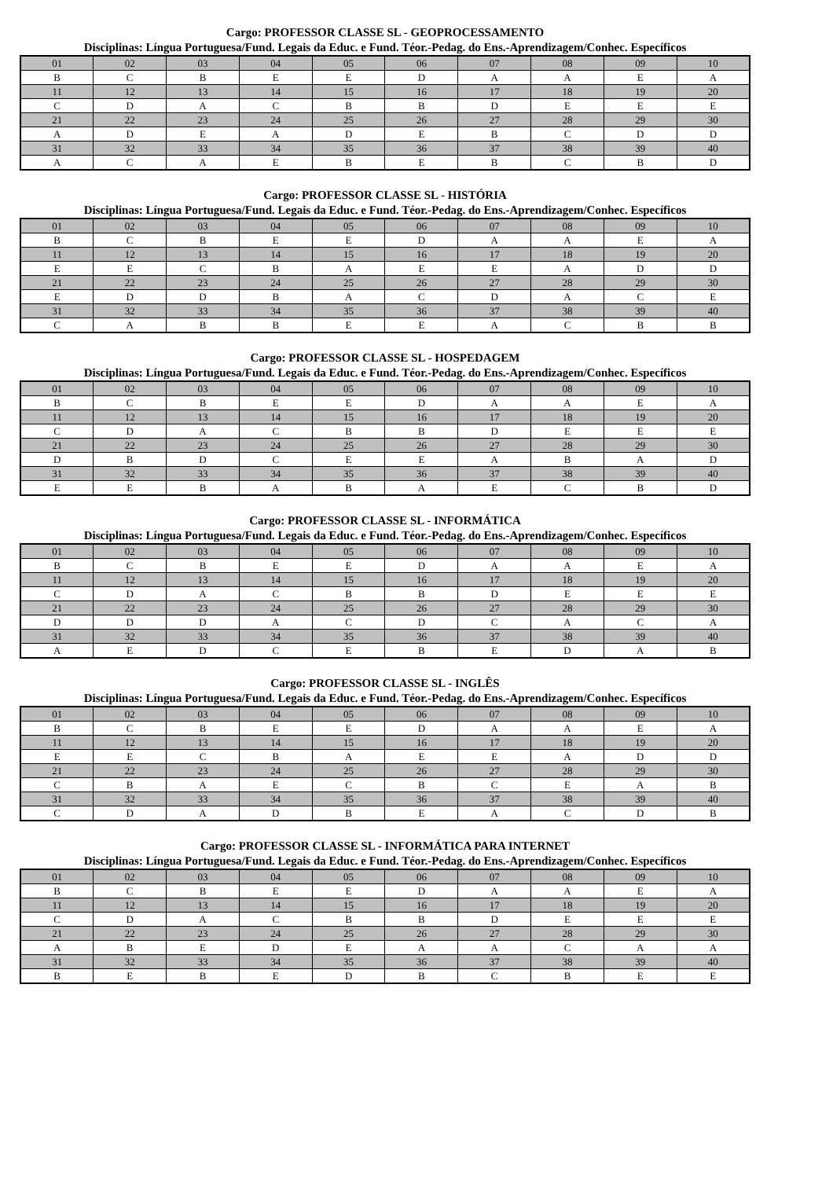Cargo: PROFESSOR CLASSE SL - GEOPROCESSAMENTO
Disciplinas: Língua Portuguesa/Fund. Legais da Educ. e Fund. Téor.-Pedag. do Ens.-Aprendizagem/Conhec. Específicos
| 01 | 02 | 03 | 04 | 05 | 06 | 07 | 08 | 09 | 10 |
| B | C | B | E | E | D | A | A | E | A |
| 11 | 12 | 13 | 14 | 15 | 16 | 17 | 18 | 19 | 20 |
| C | D | A | C | B | B | D | E | E | E |
| 21 | 22 | 23 | 24 | 25 | 26 | 27 | 28 | 29 | 30 |
| A | D | E | A | D | E | B | C | D | D |
| 31 | 32 | 33 | 34 | 35 | 36 | 37 | 38 | 39 | 40 |
| A | C | A | E | B | E | B | C | B | D |
Cargo: PROFESSOR CLASSE SL - HISTÓRIA
Disciplinas: Língua Portuguesa/Fund. Legais da Educ. e Fund. Téor.-Pedag. do Ens.-Aprendizagem/Conhec. Específicos
| 01 | 02 | 03 | 04 | 05 | 06 | 07 | 08 | 09 | 10 |
| B | C | B | E | E | D | A | A | E | A |
| 11 | 12 | 13 | 14 | 15 | 16 | 17 | 18 | 19 | 20 |
| E | E | C | B | A | E | E | A | D | D |
| 21 | 22 | 23 | 24 | 25 | 26 | 27 | 28 | 29 | 30 |
| E | D | D | B | A | C | D | A | C | E |
| 31 | 32 | 33 | 34 | 35 | 36 | 37 | 38 | 39 | 40 |
| C | A | B | B | E | E | A | C | B | B |
Cargo: PROFESSOR CLASSE SL - HOSPEDAGEM
Disciplinas: Língua Portuguesa/Fund. Legais da Educ. e Fund. Téor.-Pedag. do Ens.-Aprendizagem/Conhec. Específicos
| 01 | 02 | 03 | 04 | 05 | 06 | 07 | 08 | 09 | 10 |
| B | C | B | E | E | D | A | A | E | A |
| 11 | 12 | 13 | 14 | 15 | 16 | 17 | 18 | 19 | 20 |
| C | D | A | C | B | B | D | E | E | E |
| 21 | 22 | 23 | 24 | 25 | 26 | 27 | 28 | 29 | 30 |
| D | B | D | C | E | E | A | B | A | D |
| 31 | 32 | 33 | 34 | 35 | 36 | 37 | 38 | 39 | 40 |
| E | E | B | A | B | A | E | C | B | D |
Cargo: PROFESSOR CLASSE SL - INFORMÁTICA
Disciplinas: Língua Portuguesa/Fund. Legais da Educ. e Fund. Téor.-Pedag. do Ens.-Aprendizagem/Conhec. Específicos
| 01 | 02 | 03 | 04 | 05 | 06 | 07 | 08 | 09 | 10 |
| B | C | B | E | E | D | A | A | E | A |
| 11 | 12 | 13 | 14 | 15 | 16 | 17 | 18 | 19 | 20 |
| C | D | A | C | B | B | D | E | E | E |
| 21 | 22 | 23 | 24 | 25 | 26 | 27 | 28 | 29 | 30 |
| D | D | D | A | C | D | C | A | C | A |
| 31 | 32 | 33 | 34 | 35 | 36 | 37 | 38 | 39 | 40 |
| A | E | D | C | E | B | E | D | A | B |
Cargo: PROFESSOR CLASSE SL - INGLÊS
Disciplinas: Língua Portuguesa/Fund. Legais da Educ. e Fund. Téor.-Pedag. do Ens.-Aprendizagem/Conhec. Específicos
| 01 | 02 | 03 | 04 | 05 | 06 | 07 | 08 | 09 | 10 |
| B | C | B | E | E | D | A | A | E | A |
| 11 | 12 | 13 | 14 | 15 | 16 | 17 | 18 | 19 | 20 |
| E | E | C | B | A | E | E | A | D | D |
| 21 | 22 | 23 | 24 | 25 | 26 | 27 | 28 | 29 | 30 |
| C | B | A | E | C | B | C | E | A | B |
| 31 | 32 | 33 | 34 | 35 | 36 | 37 | 38 | 39 | 40 |
| C | D | A | D | B | E | A | C | D | B |
Cargo: PROFESSOR CLASSE SL - INFORMÁTICA PARA INTERNET
Disciplinas: Língua Portuguesa/Fund. Legais da Educ. e Fund. Téor.-Pedag. do Ens.-Aprendizagem/Conhec. Específicos
| 01 | 02 | 03 | 04 | 05 | 06 | 07 | 08 | 09 | 10 |
| B | C | B | E | E | D | A | A | E | A |
| 11 | 12 | 13 | 14 | 15 | 16 | 17 | 18 | 19 | 20 |
| C | D | A | C | B | B | D | E | E | E |
| 21 | 22 | 23 | 24 | 25 | 26 | 27 | 28 | 29 | 30 |
| A | B | E | D | E | A | A | C | A | A |
| 31 | 32 | 33 | 34 | 35 | 36 | 37 | 38 | 39 | 40 |
| B | E | B | E | D | B | C | B | E | E |